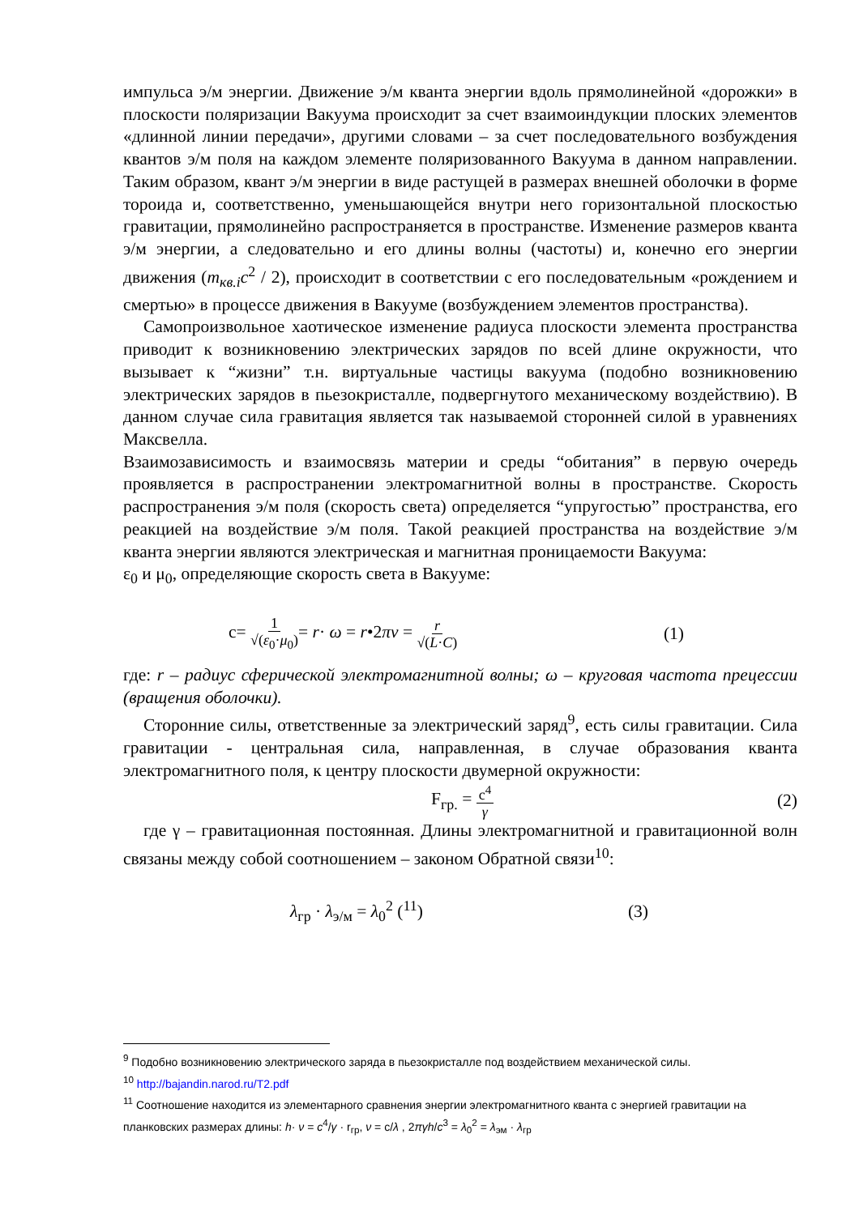импульса э/м энергии. Движение э/м кванта энергии вдоль прямолинейной «дорожки» в плоскости поляризации Вакуума происходит за счет взаимоиндукции плоских элементов «длинной линии передачи», другими словами – за счет последовательного возбуждения квантов э/м поля на каждом элементе поляризованного Вакуума в данном направлении. Таким образом, квант э/м энергии в виде растущей в размерах внешней оболочки в форме тороида и, соответственно, уменьшающейся внутри него горизонтальной плоскостью гравитации, прямолинейно распространяется в пространстве. Изменение размеров кванта э/м энергии, а следовательно и его длины волны (частоты) и, конечно его энергии движения (m<sub>кв.i</sub>c<sup>2</sup> / 2), происходит в соответствии с его последовательным «рождением и смертью» в процессе движения в Вакууме (возбуждением элементов пространства).
Самопроизвольное хаотическое изменение радиуса плоскости элемента пространства приводит к возникновению электрических зарядов по всей длине окружности, что вызывает к “жизни” т.н. виртуальные частицы вакуума (подобно возникновению электрических зарядов в пьезокристалле, подвергнутого механическому воздействию). В данном случае сила гравитация является так называемой сторонней силой в уравнениях Максвелла.
Взаимозависимость и взаимосвязь материи и среды “обитания” в первую очередь проявляется в распространении электромагнитной волны в пространстве. Скорость распространения э/м поля (скорость света) определяется “упругостью” пространства, его реакцией на воздействие э/м поля. Такой реакцией пространства на воздействие э/м кванта энергии являются электрическая и магнитная проницаемости Вакуума:
ε<sub>0</sub> и μ<sub>0</sub>, определяющие скорость света в Вакууме:
c= 1 √(ε<sub>0</sub>·μ<sub>0</sub>)= r· ω = r•2πν = r √(L·C) (1)
где: r – радиус сферической электромагнитной волны; ω – круговая частота прецессии (вращения оболочки).
Сторонние силы, ответственные за электрический заряд<sup>9</sup>, есть силы гравитации. Сила гравитации - центральная сила, направленная, в случае образования кванта электромагнитного поля, к центру плоскости двумерной окружности:
F<sub>гр.</sub> = c<sup>4</sup> γ (2)
где γ – гравитационная постоянная. Длины электромагнитной и гравитационной волн связаны между собой соотношением – законом Обратной связи<sup>10</sup>:
λ<sub>гр</sub> · λ<sub>э/м</sub> = λ<sub>0</sub><sup>2</sup> (<sup>11</sup>) (3)
<sup>9</sup> Подобно возникновению электрического заряда в пьезокристалле под воздействием механической силы.
<sup>10</sup> http://bajandin.narod.ru/T2.pdf
<sup>11</sup> Соотношение находится из элементарного сравнения энергии электромагнитного кванта с энергией гравитации на планковских размерах длины: h· ν = c<sup>4</sup>/γ · r<sub>гр</sub>, ν = c/λ , 2πγh/c<sup>3</sup> = λ<sub>0</sub><sup>2</sup> = λ<sub>эм</sub> · λ<sub>гр</sub>